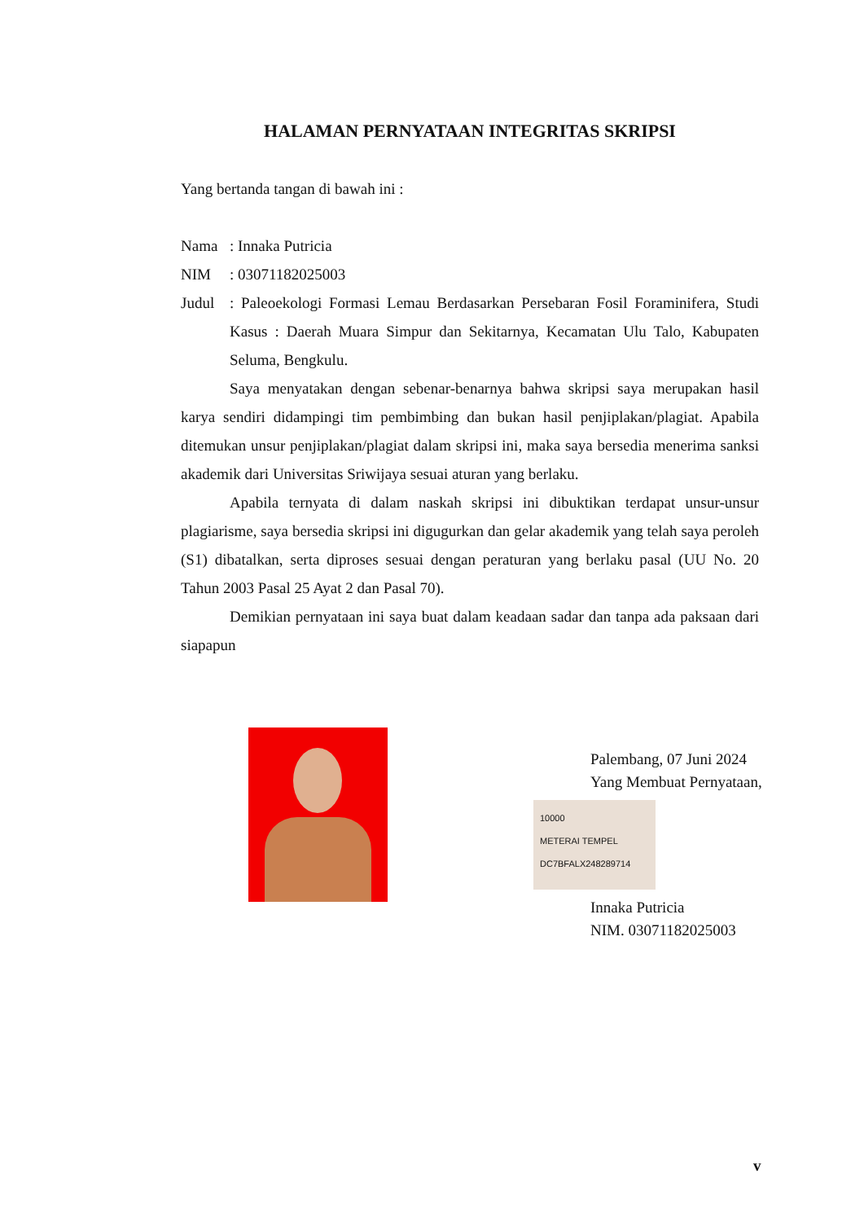HALAMAN PERNYATAAN INTEGRITAS SKRIPSI
Yang bertanda tangan di bawah ini :
Nama: Innaka Putricia
NIM: 03071182025003
Judul: Paleoekologi Formasi Lemau Berdasarkan Persebaran Fosil Foraminifera, Studi Kasus : Daerah Muara Simpur dan Sekitarnya, Kecamatan Ulu Talo, Kabupaten Seluma, Bengkulu.
Saya menyatakan dengan sebenar-benarnya bahwa skripsi saya merupakan hasil karya sendiri didampingi tim pembimbing dan bukan hasil penjiplakan/plagiat. Apabila ditemukan unsur penjiplakan/plagiat dalam skripsi ini, maka saya bersedia menerima sanksi akademik dari Universitas Sriwijaya sesuai aturan yang berlaku.
Apabila ternyata di dalam naskah skripsi ini dibuktikan terdapat unsur-unsur plagiarisme, saya bersedia skripsi ini digugurkan dan gelar akademik yang telah saya peroleh (S1) dibatalkan, serta diproses sesuai dengan peraturan yang berlaku pasal (UU No. 20 Tahun 2003 Pasal 25 Ayat 2 dan Pasal 70).
Demikian pernyataan ini saya buat dalam keadaan sadar dan tanpa ada paksaan dari siapapun
Palembang, 07 Juni 2024
Yang Membuat Pernyataan,
10000
METERAI TEMPEL
DC7BFALX248289714
Innaka Putricia
NIM. 03071182025003
v